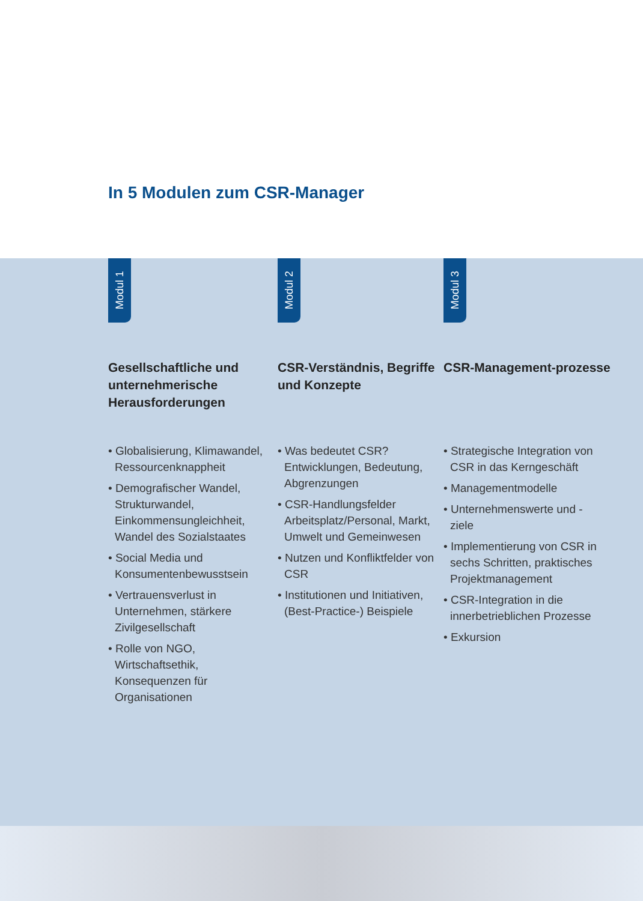In 5 Modulen zum CSR-Manager
Modul 1
Gesellschaftliche und unternehmerische Herausforderungen
• Globalisierung, Klimawandel, Ressourcenknappheit
• Demografischer Wandel, Strukturwandel, Einkommensungleichheit, Wandel des Sozialstaates
• Social Media und Konsumentenbewusstsein
• Vertrauensverlust in Unternehmen, stärkere Zivilgesellschaft
• Rolle von NGO, Wirtschaftsethik, Konsequenzen für Organisationen
Modul 2
CSR-Verständnis, Begriffe und Konzepte
• Was bedeutet CSR? Entwicklungen, Bedeutung, Abgrenzungen
• CSR-Handlungsfelder Arbeitsplatz/Personal, Markt, Umwelt und Gemeinwesen
• Nutzen und Konfliktfelder von CSR
• Institutionen und Initiativen, (Best-Practice-) Beispiele
Modul 3
CSR-Management-prozesse
• Strategische Integration von CSR in das Kerngeschäft
• Managementmodelle
• Unternehmenswerte und -ziele
• Implementierung von CSR in sechs Schritten, praktisches Projektmanagement
• CSR-Integration in die innerbetrieblichen Prozesse
• Exkursion